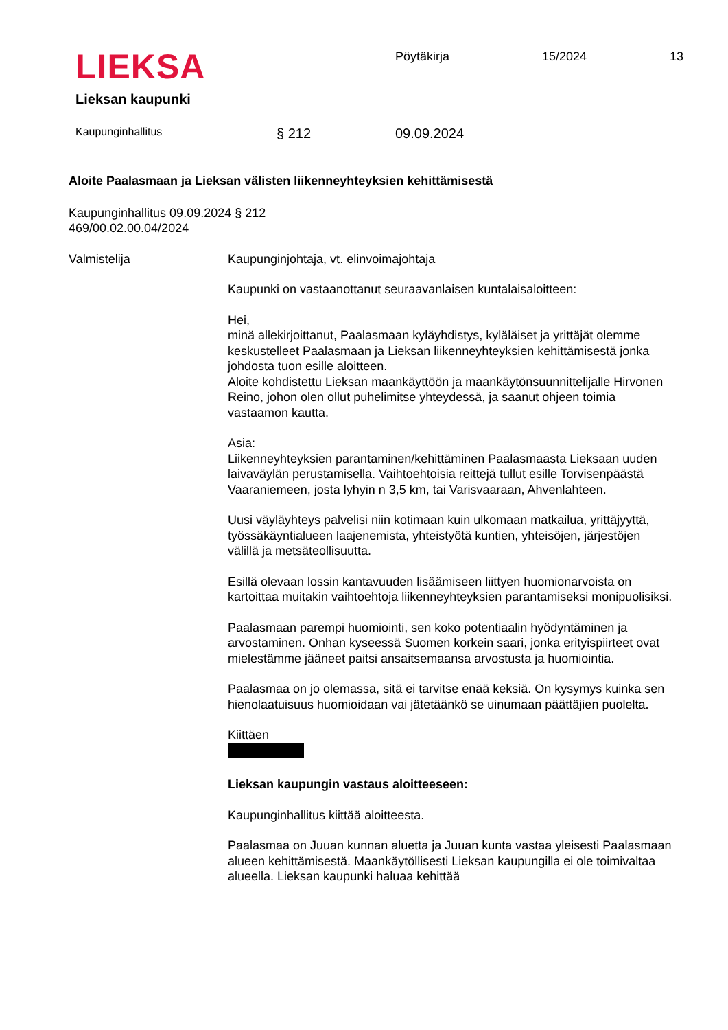LIEKSA
Lieksan kaupunki
Pöytäkirja 15/2024 13
Kaupunginhallitus § 212 09.09.2024
Aloite Paalasmaan ja Lieksan välisten liikenneyhteyksien kehittämisestä
Kaupunginhallitus 09.09.2024 § 212
469/00.02.00.04/2024
Valmistelija Kaupunginjohtaja, vt. elinvoimajohtaja
Kaupunki on vastaanottanut seuraavanlaisen kuntalaisaloitteen:
Hei,
minä allekirjoittanut, Paalasmaan kyläyhdistys, kyläläiset ja yrittäjät olemme keskustelleet Paalasmaan ja Lieksan liikenneyhteyksien kehittämisestä jonka johdosta tuon esille aloitteen.
Aloite kohdistettu Lieksan maankäyttöön ja maankäytönsuunnittelijalle Hirvonen Reino, johon olen ollut puhelimitse yhteydessä, ja saanut ohjeen toimia vastaamon kautta.
Asia:
Liikenneyhteyksien parantaminen/kehittäminen Paalasmaasta Lieksaan uuden laivaväylän perustamisella. Vaihtoehtoisia reittejä tullut esille Torvisenpäästä Vaaraniemeen, josta lyhyin n 3,5 km, tai Varisvaaraan, Ahvenlahteen.
Uusi väyläyhteys palvelisi niin kotimaan kuin ulkomaan matkailua, yrittäjyyttä, työssäkäyntialueen laajenemista, yhteistyötä kuntien, yhteisöjen, järjestöjen välillä ja metsäteollisuutta.
Esillä olevaan lossin kantavuuden lisäämiseen liittyen huomionarvoista on kartoittaa muitakin vaihtoehtoja liikenneyhteyksien parantamiseksi monipuolisiksi.
Paalasmaan parempi huomiointi, sen koko potentiaalin hyödyntäminen ja arvostaminen. Onhan kyseessä Suomen korkein saari, jonka erityispiirteet ovat mielestämme jääneet paitsi ansaitsemaansa arvostusta ja huomiointia.
Paalasmaa on jo olemassa, sitä ei tarvitse enää keksiä. On kysymys kuinka sen hienolaatuisuus huomioidaan vai jätetäänkö se uinumaan päättäjien puolelta.
Kiittäen
Lieksan kaupungin vastaus aloitteeseen:
Kaupunginhallitus kiittää aloitteesta.
Paalasmaa on Juuan kunnan aluetta ja Juuan kunta vastaa yleisesti Paalasmaan alueen kehittämisestä. Maankäytöllisesti Lieksan kaupungilla ei ole toimivaltaa alueella. Lieksan kaupunki haluaa kehittää